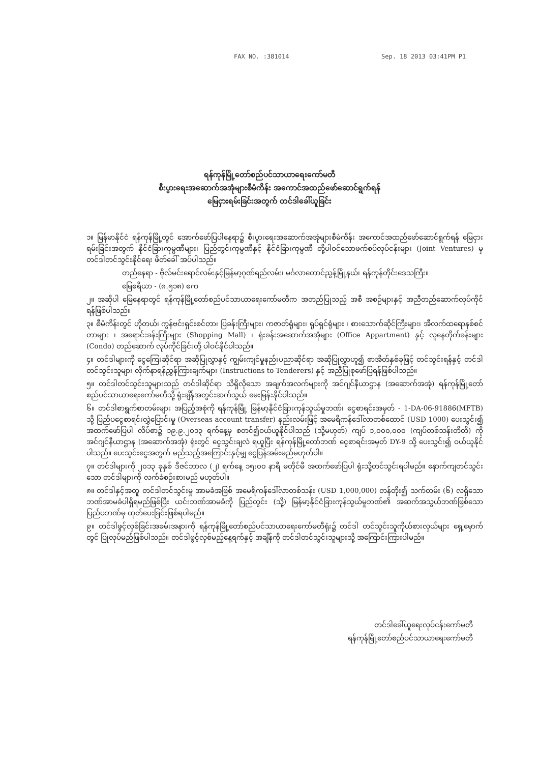FAX NO. :381014 Sep. 18 2013 03:41PM P1
ရန်ကုန်မြို့တော်စည်ပင်သာယာရေးကော်မတီ
စီးပွားရေးအဆောက်အအုံများစီမံကိန်း အကောင်အထည်ဖော်ဆောင်ရွက်ရန်
မြေငှားရမ်းခြင်းအတွက် တင်ဒါခေါ်ယူခြင်း
၁။ မြန်မာနိုင်ငံ ရန်ကုန်မြို့တွင် အောက်ဖော်ပြပါနေရာ၌ စီးပွားရေးအဆောက်အအုံများစီမံကိန်း အကောင်အထည်ဖော်ဆောင်ရွက်ရန် မြေငှားရမ်းခြင်းအတွက် နိုင်ငံခြားကုမ္ပဏီများ၊ ပြည်တွင်းကုမ္ပဏီနှင့် နိုင်ငံခြားကုမ္ပဏီ တို့ပါဝင်သောဖက်စပ်လုပ်ငန်းများ (Joint Ventures) မှတင်ဒါတင်သွင်းနိုင်ရေး ဖိတ်ခေါ် အပ်ပါသည်။
တည်နေရာ - ဗိုလ်မင်းရောင်လမ်းနှင့်မြန်မာ့ဂုဏ်ရည်လမ်း၊ မင်္ဂလာတောင်ညွန့်မြို့နယ်၊ ရန်ကုန်တိုင်းဒေသကြီး။
မြေဧရိယာ - (၈.၅၁၈) ဧက
၂။ အဆိုပါ မြေနေရာတွင် ရန်ကုန်မြို့တော်စည်ပင်သာယာရေးကော်မတီက အတည်ပြုသည့် အစီ အစဉ်များနှင့် အညီတည်ဆောက်လုပ်ကိုင်ရန်ဖြစ်ပါသည်။
၃။ စီမံကိန်းတွင် ဟိုတယ်၊ ကွန်ဗင်းရှင်းစင်တာ၊ ပြခန်းကြီးများ၊ ကဇာတ်ရုံများ၊ ရုပ်ရှင်ရုံများ ၊ စားသောက်ဆိုင်ကြီးများ၊ အီလက်ထရောနစ်စင်တာများ ၊ အရောင်းခန်းကြီးများ (Shopping Mall) ၊ ရုံးခန်းအဆောက်အအုံများ (Office Appartment) နှင့် လူနေတိုက်ခန်းများ (Condo) တည်ဆောက် လုပ်ကိုင်ခြင်းတို့ ပါဝင်နိုင်ပါသည်။
၄။ တင်ဒါများကို ငွေကြေးဆိုင်ရာ အဆိုပြုလွှာနှင့် ကျွမ်းကျင်မှုနည်းပညာဆိုင်ရာ အဆိုပြုလွှာဟူ၍ စာအိတ်နှစ်ခုဖြင့် တင်သွင်းရန်နှင့် တင်ဒါတင်သွင်းသူများ လိုက်နာရန်ညွှန်ကြားချက်များ (Instructions to Tenderers) နှင့် အညီပြုစုဖော်ပြရန်ဖြစ်ပါသည်။
၅။ တင်ဒါတင်သွင်းသူများသည် တင်ဒါဆိုင်ရာ သိရှိလိုသော အချက်အလက်များကို အင်ဂျင်နီယာဌာန (အဆောက်အအုံ) ရန်ကုန်မြို့တော်စည်ပင်သာယာရေးကော်မတီသို့ ရုံးချိန်အတွင်းဆက်သွယ် မေးမြန်းနိုင်ပါသည်။
၆။ တင်ဒါစာရွက်စာတမ်းများ အပြည့်အစုံကို ရန်ကုန်မြို့ မြန်မာ့နိုင်ငံခြားကုန်သွယ်မှုဘဏ်၊ ငွေစာရင်းအမှတ် - 1-DA-06-91886(MFTB) သို့ ပြည်ပငွေစာရင်းလွှဲပြောင်းမှု (Overseas account transfer) နည်းလမ်းဖြင့် အမေရိကန်ဒေါ်လာတစ်ထောင် (USD 1000) ပေးသွင်း၍ အထက်ဖော်ပြပါ လိပ်စာ၌ ၁၉.၉.၂၀၁၃ ရက်နေ့မှ စတင်၍ဝယ်ယူနိုင်ပါသည် (သို့မဟုတ်) ကျပ် ၁,၀၀၀,၀၀၀ (ကျပ်တစ်သန်းတိတိ) ကို အင်ဂျင်နီယာဌာန (အဆောက်အအုံ) ရုံးတွင် ငွေသွင်းချလံ ရယူပြီး ရန်ကုန်မြို့တော်ဘဏ် ငွေစာရင်းအမှတ် DY-9 သို့ ပေးသွင်း၍ ဝယ်ယူနိုင်ပါသည်။ ပေးသွင်းငွေအတွက် မည်သည့်အကြောင်းနှင့်မျှ ငွေပြန်အမ်းမည်မဟုတ်ပါ။
၇။ တင်ဒါများကို ၂၀၁၃ ခုနှစ် ဒီဇင်ဘာလ (၂) ရက်နေ့ ၁၅:၀၀ နာရီ မတိုင်မီ အထက်ဖော်ပြပါ ရုံးသို့တင်သွင်းရပါမည်။ နောက်ကျတင်သွင်းသော တင်ဒါများကို လက်ခံစဉ်းစားမည် မဟုတ်ပါ။
၈။ တင်ဒါနှင့်အတူ တင်ဒါတင်သွင်းမှု အာမခံအဖြစ် အမေရိကန်ဒေါ်လာတစ်သန်း (USD 1,000,000) တန်တိုး၍ သက်တမ်း (၆) လရှိသော ဘဏ်အာမခံပါရှိရမည်ဖြစ်ပြီး ယင်းဘဏ်အာမခံကို ပြည်တွင်း (သို့) မြန်မာ့နိုင်ငံခြားကုန်သွယ်မှုဘဏ်၏ အဆက်အသွယ်ဘဏ်ဖြစ်သော ပြည်ပဘဏ်မှ ထုတ်ပေးခြင်းဖြစ်ရပါမည်။
၉။ တင်ဒါဖွင့်လှစ်ခြင်းအခမ်းအနားကို ရန်ကုန်မြို့တော်စည်ပင်သာယာရေးကော်မတီရုံး၌ တင်ဒါ တင်သွင်းသူကိုယ်စားလှယ်များ ရှေ့မှောက်တွင် ပြုလုပ်မည်ဖြစ်ပါသည်။ တင်ဒါဖွင့်လှစ်မည့်နေ့ရက်နှင့် အချိန်ကို တင်ဒါတင်သွင်းသူများသို့ အကြောင်းကြားပါမည်။
တင်ဒါခေါ်ယူရေးလုပ်ငန်းကော်မတီ
ရန်ကုန်မြို့တော်စည်ပင်သာယာရေးကော်မတီ